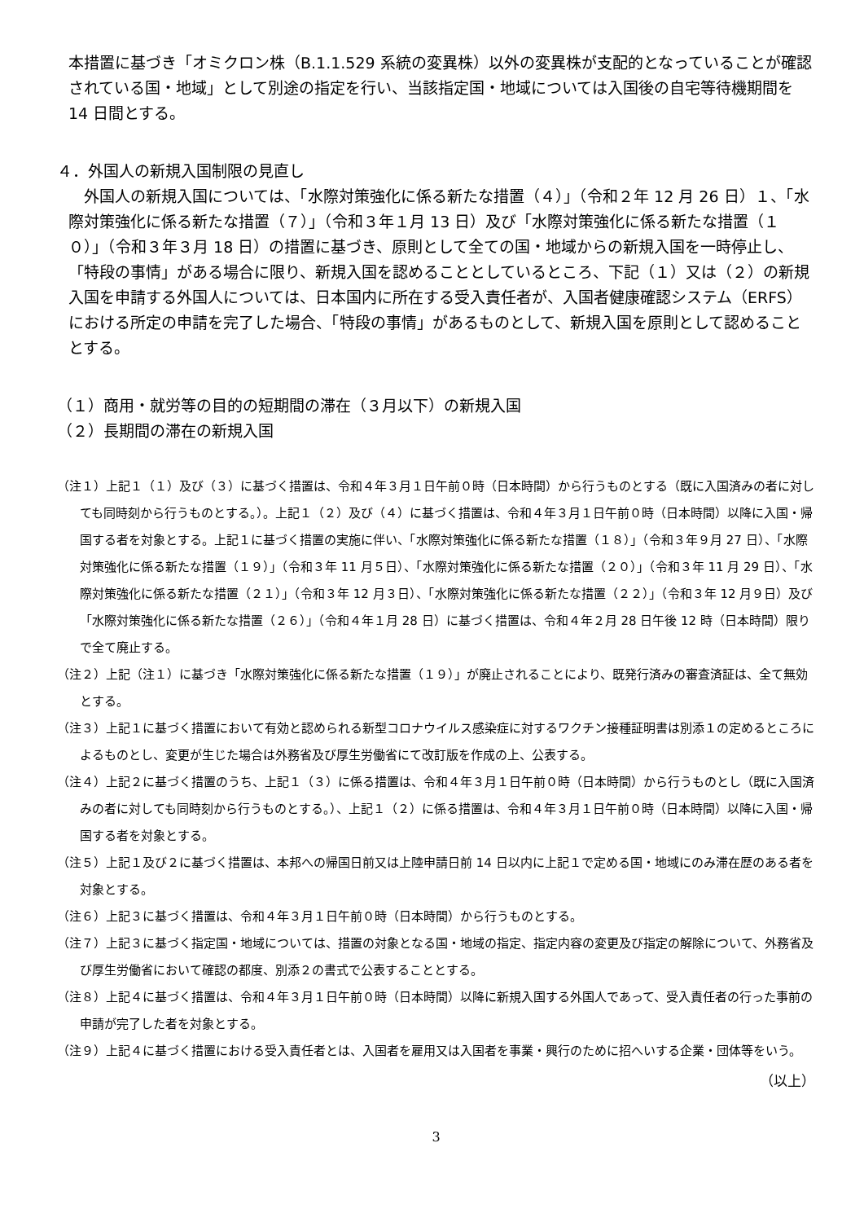本措置に基づき「オミクロン株（B.1.1.529 系統の変異株）以外の変異株が支配的となっていることが確認されている国・地域」として別途の指定を行い、当該指定国・地域については入国後の自宅等待機期間を 14 日間とする。
４．外国人の新規入国制限の見直し
　外国人の新規入国については、「水際対策強化に係る新たな措置（４）」（令和２年 12 月 26 日）１、「水際対策強化に係る新たな措置（７）」（令和３年１月 13 日）及び「水際対策強化に係る新たな措置（１０）」（令和３年３月 18 日）の措置に基づき、原則として全ての国・地域からの新規入国を一時停止し、「特段の事情」がある場合に限り、新規入国を認めることとしているところ、下記（１）又は（２）の新規入国を申請する外国人については、日本国内に所在する受入責任者が、入国者健康確認システム（ERFS）における所定の申請を完了した場合、「特段の事情」があるものとして、新規入国を原則として認めることとする。
（１）商用・就労等の目的の短期間の滞在（３月以下）の新規入国
（２）長期間の滞在の新規入国
（注１）上記１（１）及び（３）に基づく措置は、令和４年３月１日午前０時（日本時間）から行うものとする（既に入国済みの者に対しても同時刻から行うものとする。）。上記１（２）及び（４）に基づく措置は、令和４年３月１日午前０時（日本時間）以降に入国・帰国する者を対象とする。上記１に基づく措置の実施に伴い、「水際対策強化に係る新たな措置（１８）」（令和３年９月 27 日）、「水際対策強化に係る新たな措置（１９）」（令和３年 11 月５日）、「水際対策強化に係る新たな措置（２０）」（令和３年 11 月 29 日）、「水際対策強化に係る新たな措置（２１）」（令和３年 12 月３日）、「水際対策強化に係る新たな措置（２２）」（令和３年 12 月９日）及び「水際対策強化に係る新たな措置（２６）」（令和４年１月 28 日）に基づく措置は、令和４年２月 28 日午後 12 時（日本時間）限りで全て廃止する。
（注２）上記（注１）に基づき「水際対策強化に係る新たな措置（１９）」が廃止されることにより、既発行済みの審査済証は、全て無効とする。
（注３）上記１に基づく措置において有効と認められる新型コロナウイルス感染症に対するワクチン接種証明書は別添１の定めるところによるものとし、変更が生じた場合は外務省及び厚生労働省にて改訂版を作成の上、公表する。
（注４）上記２に基づく措置のうち、上記１（３）に係る措置は、令和４年３月１日午前０時（日本時間）から行うものとし（既に入国済みの者に対しても同時刻から行うものとする。）、上記１（２）に係る措置は、令和４年３月１日午前０時（日本時間）以降に入国・帰国する者を対象とする。
（注５）上記１及び２に基づく措置は、本邦への帰国日前又は上陸申請日前 14 日以内に上記１で定める国・地域にのみ滞在歴のある者を対象とする。
（注６）上記３に基づく措置は、令和４年３月１日午前０時（日本時間）から行うものとする。
（注７）上記３に基づく指定国・地域については、措置の対象となる国・地域の指定、指定内容の変更及び指定の解除について、外務省及び厚生労働省において確認の都度、別添２の書式で公表することとする。
（注８）上記４に基づく措置は、令和４年３月１日午前０時（日本時間）以降に新規入国する外国人であって、受入責任者の行った事前の申請が完了した者を対象とする。
（注９）上記４に基づく措置における受入責任者とは、入国者を雇用又は入国者を事業・興行のために招へいする企業・団体等をいう。
（以上）
3